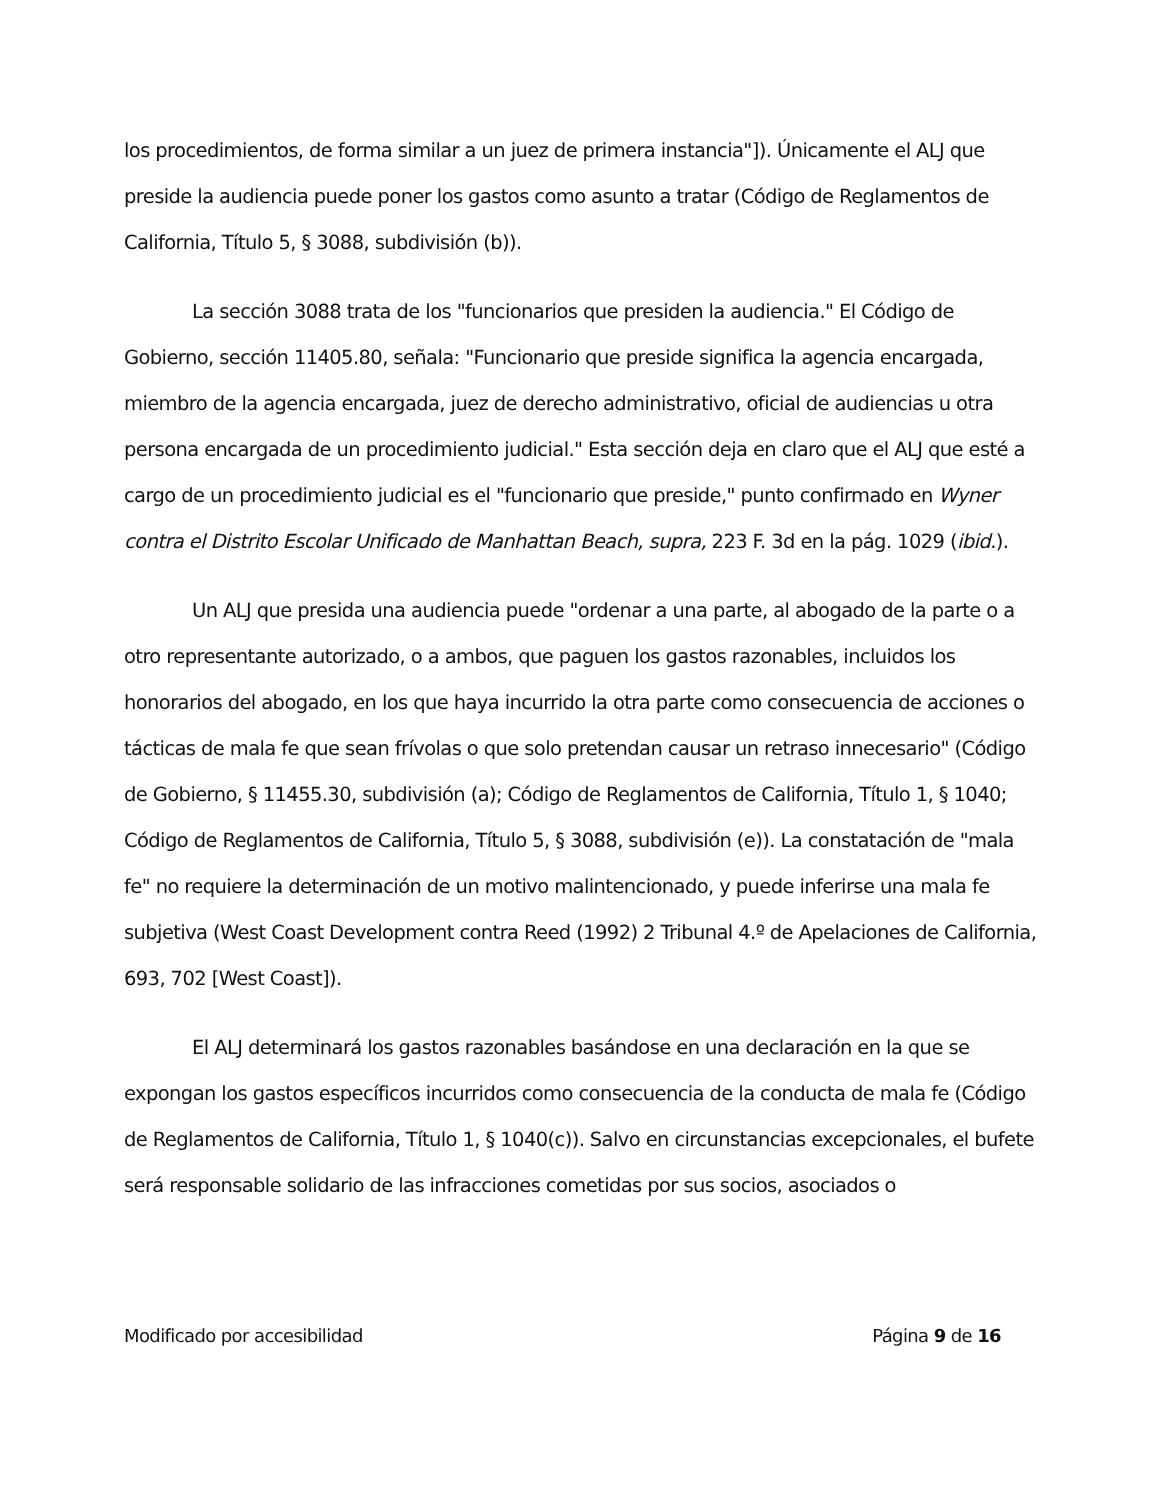los procedimientos, de forma similar a un juez de primera instancia"]). Únicamente el ALJ que preside la audiencia puede poner los gastos como asunto a tratar (Código de Reglamentos de California, Título 5, § 3088, subdivisión (b)).
La sección 3088 trata de los "funcionarios que presiden la audiencia." El Código de Gobierno, sección 11405.80, señala: "Funcionario que preside significa la agencia encargada, miembro de la agencia encargada, juez de derecho administrativo, oficial de audiencias u otra persona encargada de un procedimiento judicial." Esta sección deja en claro que el ALJ que esté a cargo de un procedimiento judicial es el "funcionario que preside," punto confirmado en Wyner contra el Distrito Escolar Unificado de Manhattan Beach, supra, 223 F. 3d en la pág. 1029 (ibid.).
Un ALJ que presida una audiencia puede "ordenar a una parte, al abogado de la parte o a otro representante autorizado, o a ambos, que paguen los gastos razonables, incluidos los honorarios del abogado, en los que haya incurrido la otra parte como consecuencia de acciones o tácticas de mala fe que sean frívolas o que solo pretendan causar un retraso innecesario" (Código de Gobierno, § 11455.30, subdivisión (a); Código de Reglamentos de California, Título 1, § 1040; Código de Reglamentos de California, Título 5, § 3088, subdivisión (e)). La constatación de "mala fe" no requiere la determinación de un motivo malintencionado, y puede inferirse una mala fe subjetiva (West Coast Development contra Reed (1992) 2 Tribunal 4.º de Apelaciones de California, 693, 702 [West Coast]).
El ALJ determinará los gastos razonables basándose en una declaración en la que se expongan los gastos específicos incurridos como consecuencia de la conducta de mala fe (Código de Reglamentos de California, Título 1, § 1040(c)). Salvo en circunstancias excepcionales, el bufete será responsable solidario de las infracciones cometidas por sus socios, asociados o
Modificado por accesibilidad Página 9 de 16